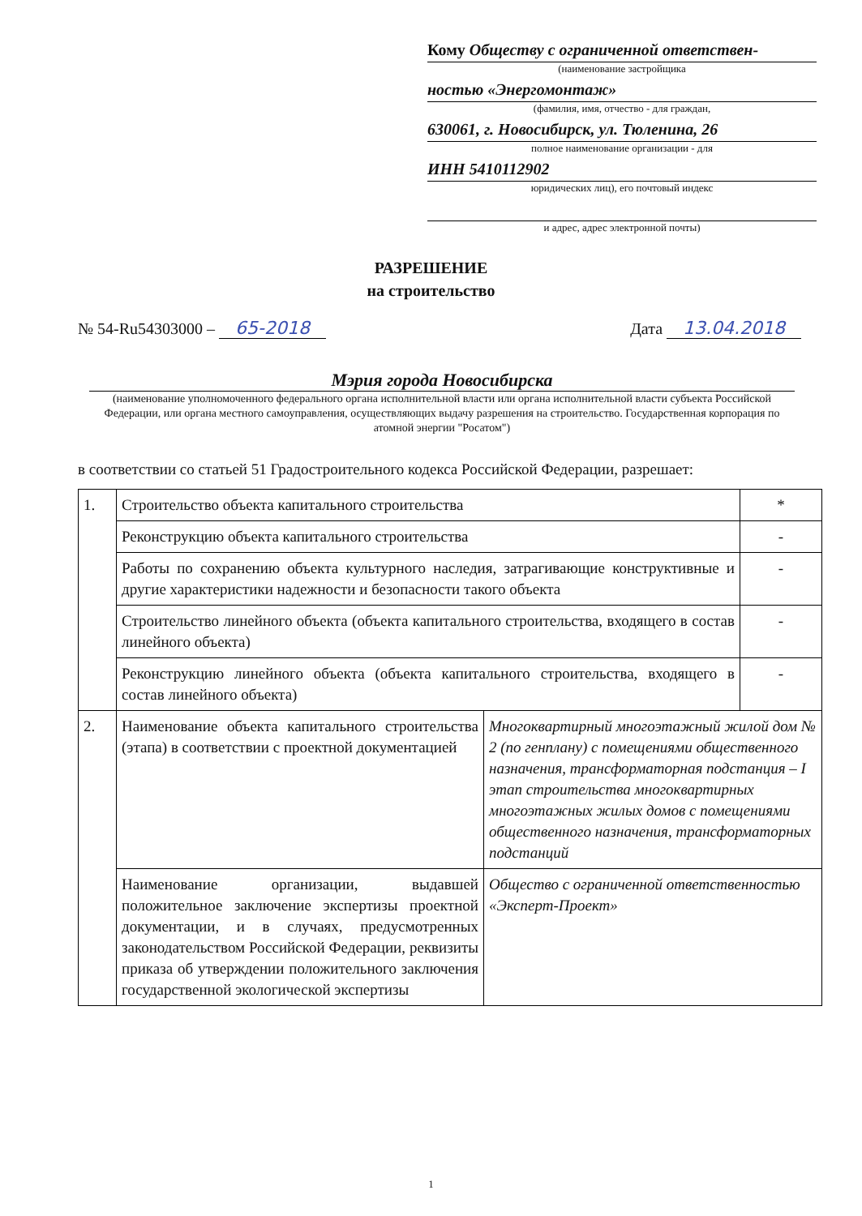Кому Обществу с ограниченной ответствен-
(наименование застройщика
ностью «Энергомонтаж»
(фамилия, имя, отчество - для граждан,
630061, г. Новосибирск, ул. Тюленина, 26
полное наименование организации - для
ИНН 5410112902
юридических лиц), его почтовый индекс
и адрес, адрес электронной почты)
РАЗРЕШЕНИЕ
на строительство
№ 54-Ru54303000 – 65-2018 Дата 13.04.2018
Мэрия города Новосибирска
(наименование уполномоченного федерального органа исполнительной власти или органа исполнительной власти субъекта Российской Федерации, или органа местного самоуправления, осуществляющих выдачу разрешения на строительство. Государственная корпорация по атомной энергии "Росатом")
в соответствии со статьей 51 Градостроительного кодекса Российской Федерации, разрешает:
| 1. | Строительство объекта капитального строительства | | * |
| | Реконструкцию объекта капитального строительства | | - |
| | Работы по сохранению объекта культурного наследия, затрагивающие конструктивные и другие характеристики надежности и безопасности такого объекта | | - |
| | Строительство линейного объекта (объекта капитального строительства, входящего в состав линейного объекта) | | - |
| | Реконструкцию линейного объекта (объекта капитального строительства, входящего в состав линейного объекта) | | - |
| 2. | Наименование объекта капитального строительства (этапа) в соответствии с проектной документацией | Многоквартирный многоэтажный жилой дом № 2 (по генплану) с помещениями общественного назначения, трансформаторная подстанция – I этап строительства многоквартирных многоэтажных жилых домов с помещениями общественного назначения, трансформаторных подстанций | |
| | Наименование организации, выдавшей положительное заключение экспертизы проектной документации, и в случаях, предусмотренных законодательством Российской Федерации, реквизиты приказа об утверждении положительного заключения государственной экологической экспертизы | Общество с ограниченной ответственностью «Эксперт-Проект» | |
1